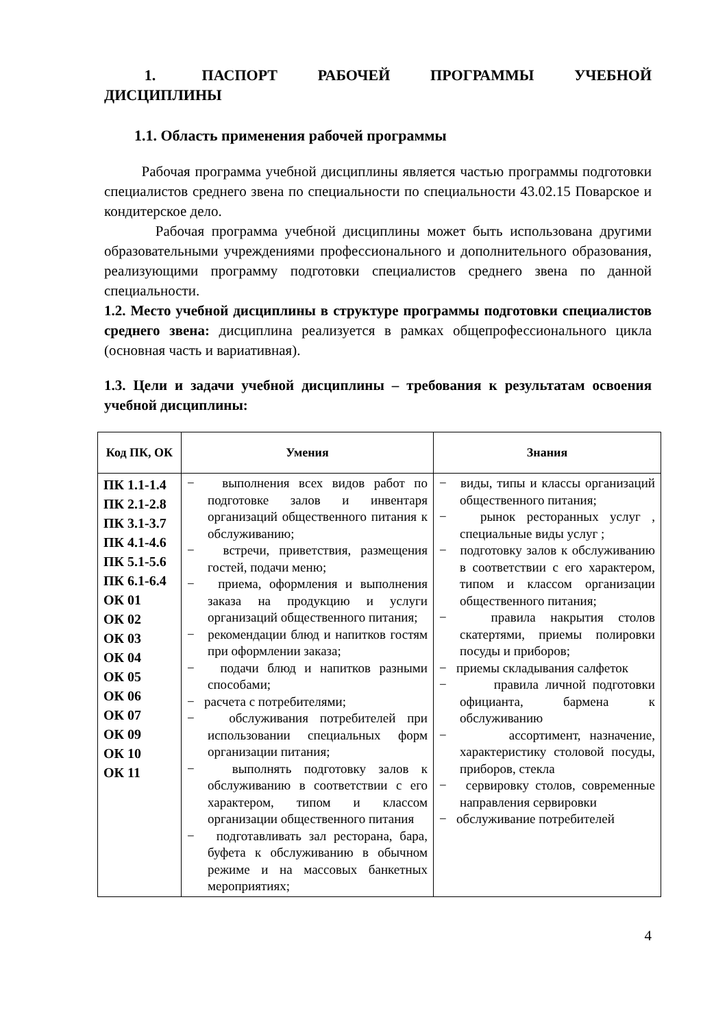1. ПАСПОРТ РАБОЧЕЙ ПРОГРАММЫ УЧЕБНОЙ ДИСЦИПЛИНЫ
1.1. Область применения рабочей программы
Рабочая программа учебной дисциплины является частью программы подготовки специалистов среднего звена по специальности по специальности 43.02.15 Поварское и кондитерское дело.
Рабочая программа учебной дисциплины может быть использована другими образовательными учреждениями профессионального и дополнительного образования, реализующими программу подготовки специалистов среднего звена по данной специальности.
1.2. Место учебной дисциплины в структуре программы подготовки специалистов среднего звена: дисциплина реализуется в рамках общепрофессионального цикла (основная часть и вариативная).
1.3. Цели и задачи учебной дисциплины – требования к результатам освоения учебной дисциплины:
| Код ПК, ОК | Умения | Знания |
| --- | --- | --- |
| ПК 1.1-1.4 ПК 2.1-2.8 ПК 3.1-3.7 ПК 4.1-4.6 ПК 5.1-5.6 ПК 6.1-6.4 ОК 01 ОК 02 ОК 03 ОК 04 ОК 05 ОК 06 ОК 07 ОК 09 ОК 10 ОК 11 | − выполнения всех видов работ по подготовке залов и инвентаря организаций общественного питания к обслуживанию; − встречи, приветствия, размещения гостей, подачи меню; − приема, оформления и выполнения заказа на продукцию и услуги организаций общественного питания; − рекомендации блюд и напитков гостям при оформлении заказа; − подачи блюд и напитков разными способами; − расчета с потребителями; − обслуживания потребителей при использовании специальных форм организации питания; − выполнять подготовку залов к обслуживанию в соответствии с его характером, типом и классом организации общественного питания − подготавливать зал ресторана, бара, буфета к обслуживанию в обычном режиме и на массовых банкетных мероприятиях; | − виды, типы и классы организаций общественного питания; − рынок ресторанных услуг , специальные виды услуг ; − подготовку залов к обслуживанию в соответствии с его характером, типом и классом организации общественного питания; − правила накрытия столов скатертями, приемы полировки посуды и приборов; − приемы складывания салфеток − правила личной подготовки официанта, бармена к обслуживанию − ассортимент, назначение, характеристику столовой посуды, приборов, стекла − сервировку столов, современные направления сервировки − обслуживание потребителей |
4